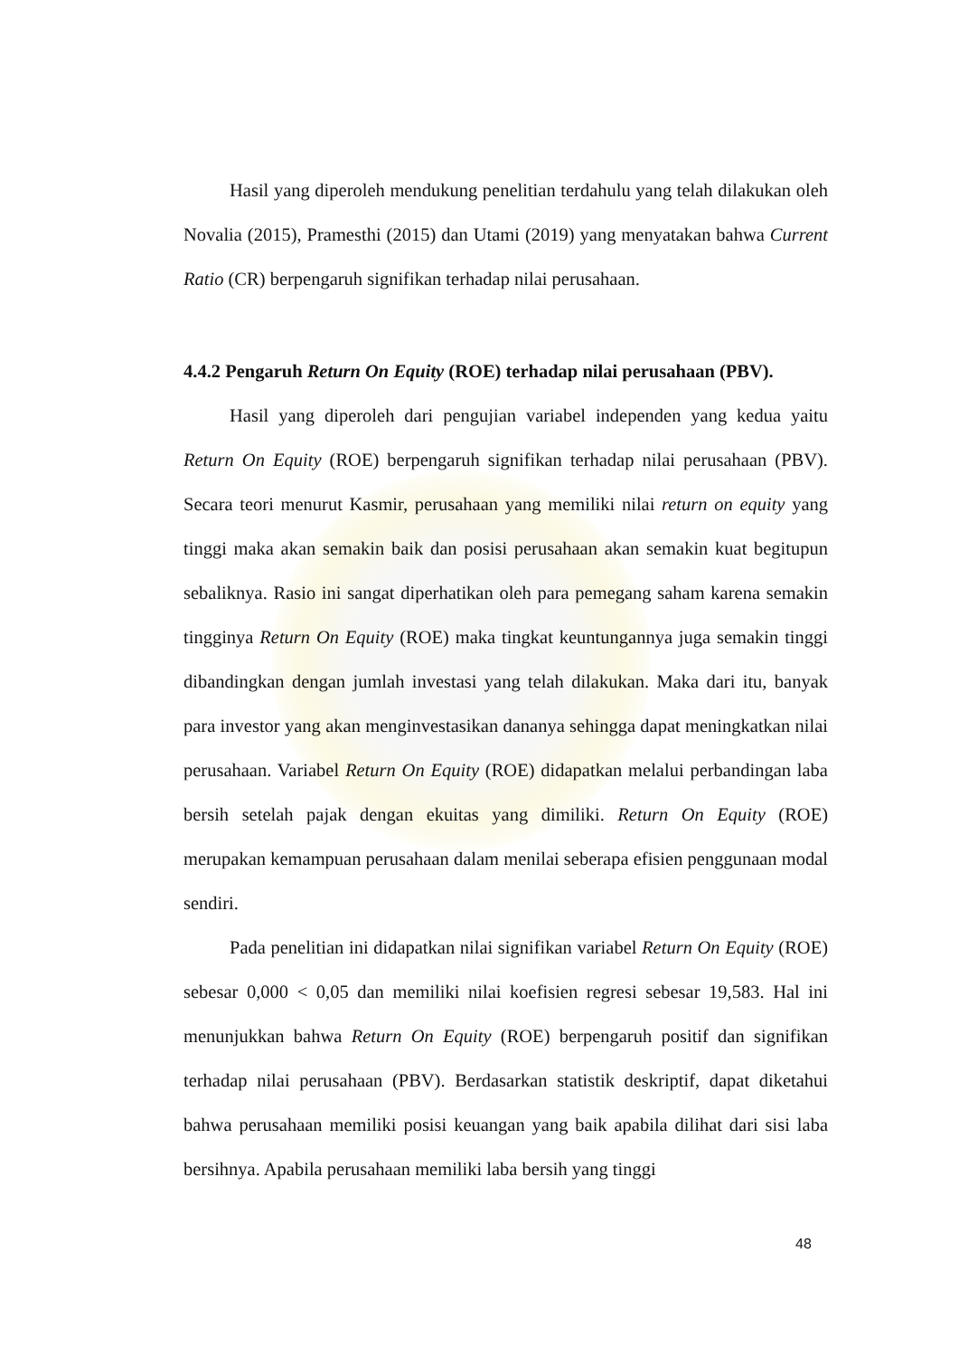Hasil yang diperoleh mendukung penelitian terdahulu yang telah dilakukan oleh Novalia (2015), Pramesthi (2015) dan Utami (2019) yang menyatakan bahwa Current Ratio (CR) berpengaruh signifikan terhadap nilai perusahaan.
4.4.2 Pengaruh Return On Equity (ROE) terhadap nilai perusahaan (PBV).
Hasil yang diperoleh dari pengujian variabel independen yang kedua yaitu Return On Equity (ROE) berpengaruh signifikan terhadap nilai perusahaan (PBV). Secara teori menurut Kasmir, perusahaan yang memiliki nilai return on equity yang tinggi maka akan semakin baik dan posisi perusahaan akan semakin kuat begitupun sebaliknya. Rasio ini sangat diperhatikan oleh para pemegang saham karena semakin tingginya Return On Equity (ROE) maka tingkat keuntungannya juga semakin tinggi dibandingkan dengan jumlah investasi yang telah dilakukan. Maka dari itu, banyak para investor yang akan menginvestasikan dananya sehingga dapat meningkatkan nilai perusahaan. Variabel Return On Equity (ROE) didapatkan melalui perbandingan laba bersih setelah pajak dengan ekuitas yang dimiliki. Return On Equity (ROE) merupakan kemampuan perusahaan dalam menilai seberapa efisien penggunaan modal sendiri.
Pada penelitian ini didapatkan nilai signifikan variabel Return On Equity (ROE) sebesar 0,000 < 0,05 dan memiliki nilai koefisien regresi sebesar 19,583. Hal ini menunjukkan bahwa Return On Equity (ROE) berpengaruh positif dan signifikan terhadap nilai perusahaan (PBV). Berdasarkan statistik deskriptif, dapat diketahui bahwa perusahaan memiliki posisi keuangan yang baik apabila dilihat dari sisi laba bersihnya. Apabila perusahaan memiliki laba bersih yang tinggi
48